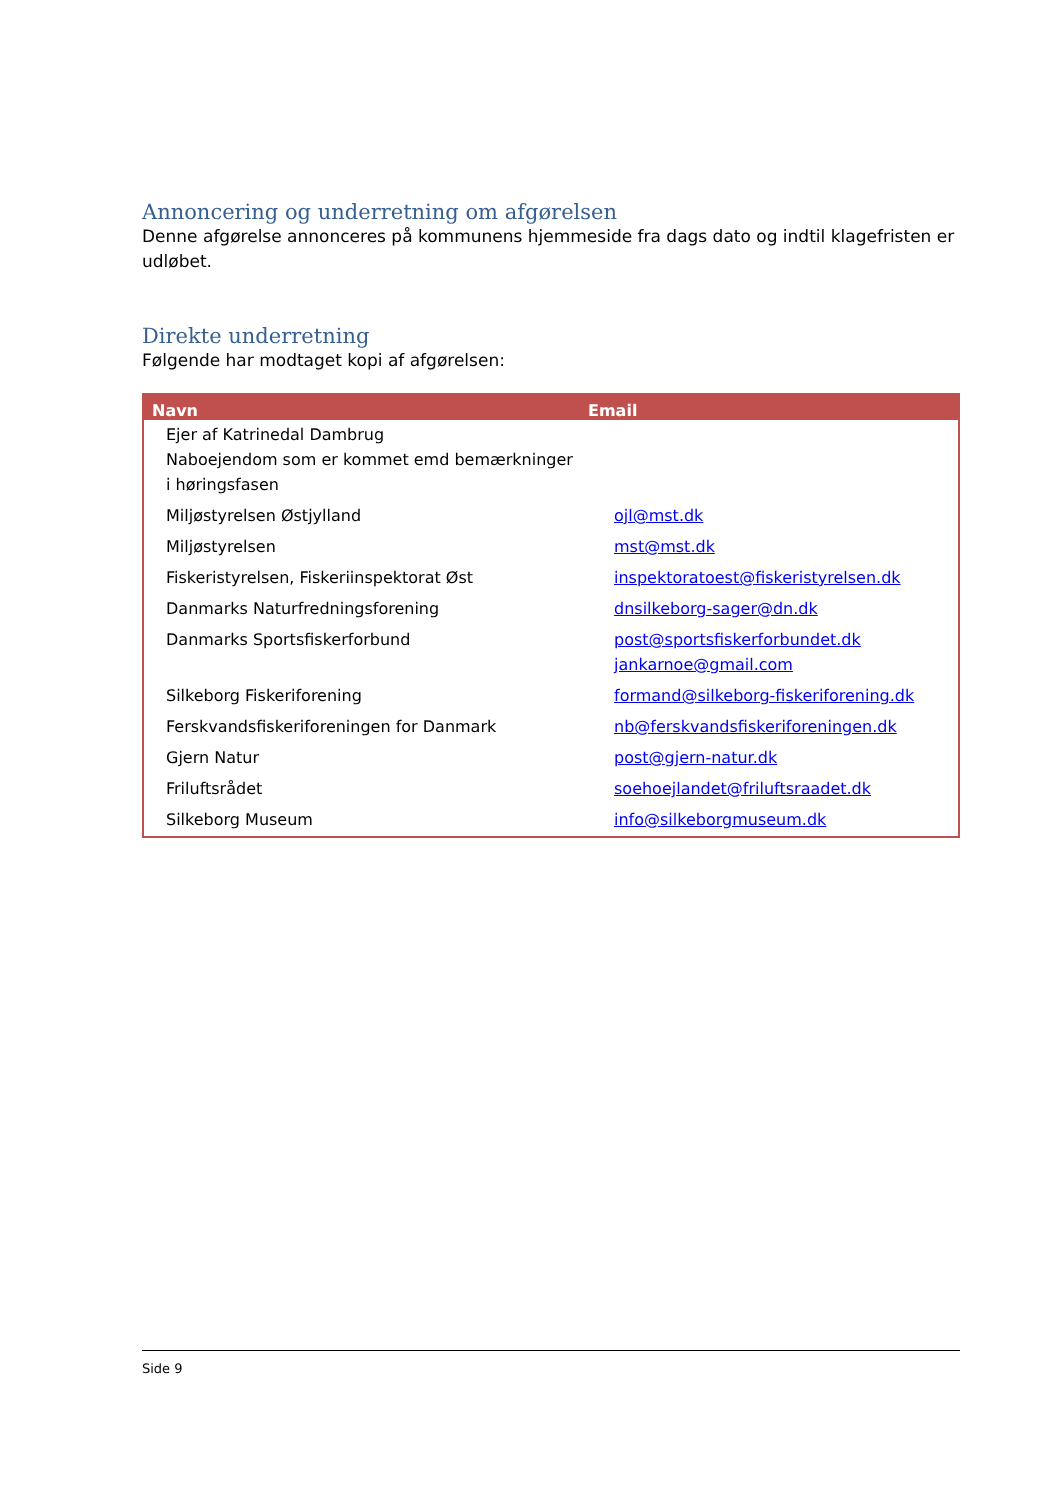Annoncering og underretning om afgørelsen
Denne afgørelse annonceres på kommunens hjemmeside fra dags dato og indtil klagefristen er udløbet.
Direkte underretning
Følgende har modtaget kopi af afgørelsen:
| Navn | Email |
| --- | --- |
| Ejer af Katrinedal Dambrug Naboejendom som er kommet emd bemærkninger i høringsfasen | |
| Miljøstyrelsen Østjylland | ojl@mst.dk |
| Miljøstyrelsen | mst@mst.dk |
| Fiskeristyrelsen, Fiskeriinspektorat Øst | inspektoratoest@fiskeristyrelsen.dk |
| Danmarks Naturfredningsforening | dnsilkeborg-sager@dn.dk |
| Danmarks Sportsfiskerforbund | post@sportsfiskerforbundet.dk jankarnoe@gmail.com |
| Silkeborg Fiskeriforening | formand@silkeborg-fiskeriforening.dk |
| Ferskvandsfiskeriforeningen for Danmark | nb@ferskvandsfiskeriforeningen.dk |
| Gjern Natur | post@gjern-natur.dk |
| Friluftsrådet | soehoejlandet@friluftsraadet.dk |
| Silkeborg Museum | info@silkeborgmuseum.dk |
Side 9